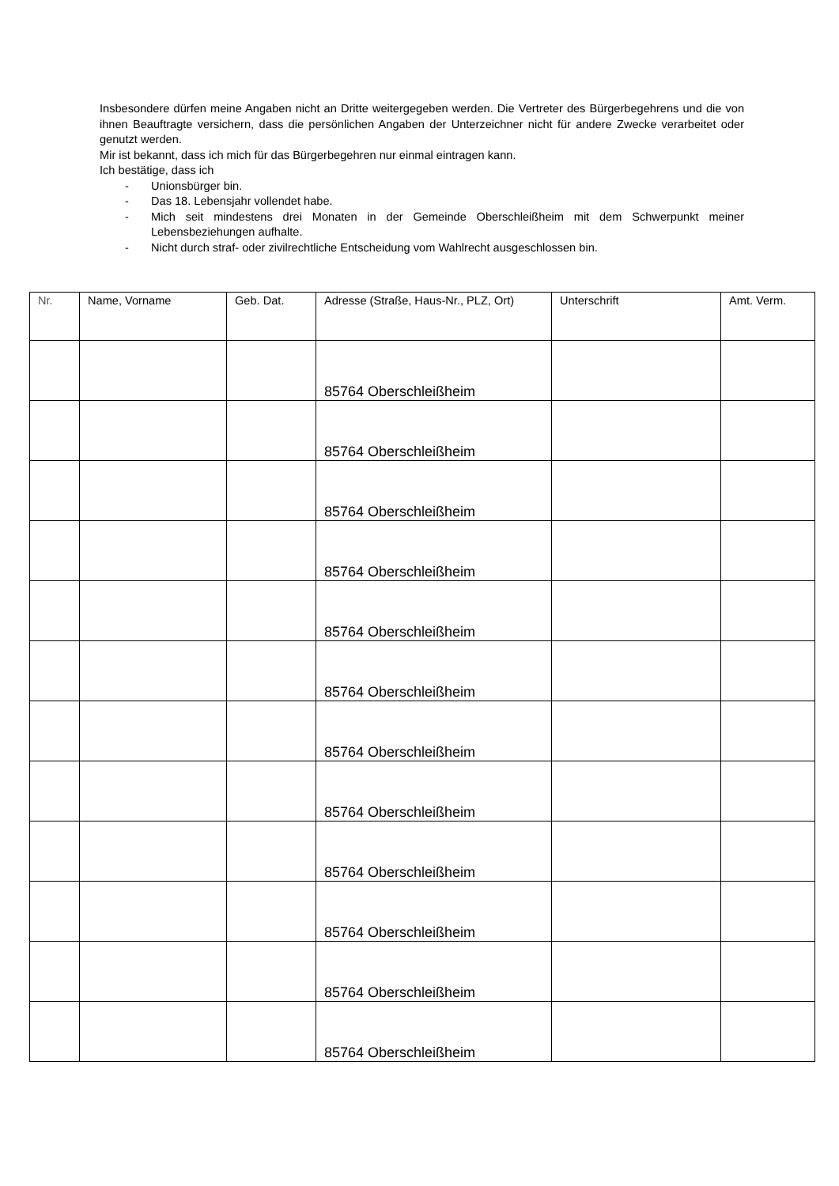Insbesondere dürfen meine Angaben nicht an Dritte weitergegeben werden. Die Vertreter des Bürgerbegehrens und die von ihnen Beauftragte versichern, dass die persönlichen Angaben der Unterzeichner nicht für andere Zwecke verarbeitet oder genutzt werden.
Mir ist bekannt, dass ich mich für das Bürgerbegehren nur einmal eintragen kann.
Ich bestätige, dass ich
- Unionsbürger bin.
- Das 18. Lebensjahr vollendet habe.
- Mich seit mindestens drei Monaten in der Gemeinde Oberschleißheim mit dem Schwerpunkt meiner Lebensbeziehungen aufhalte.
- Nicht durch straf- oder zivilrechtliche Entscheidung vom Wahlrecht ausgeschlossen bin.
| Nr. | Name, Vorname | Geb. Dat. | Adresse (Straße, Haus-Nr., PLZ, Ort) | Unterschrift | Amt. Verm. |
| --- | --- | --- | --- | --- | --- |
| | | | 85764 Oberschleißheim | | |
| | | | 85764 Oberschleißheim | | |
| | | | 85764 Oberschleißheim | | |
| | | | 85764 Oberschleißheim | | |
| | | | 85764 Oberschleißheim | | |
| | | | 85764 Oberschleißheim | | |
| | | | 85764 Oberschleißheim | | |
| | | | 85764 Oberschleißheim | | |
| | | | 85764 Oberschleißheim | | |
| | | | 85764 Oberschleißheim | | |
| | | | 85764 Oberschleißheim | | |
| | | | 85764 Oberschleißheim | | |